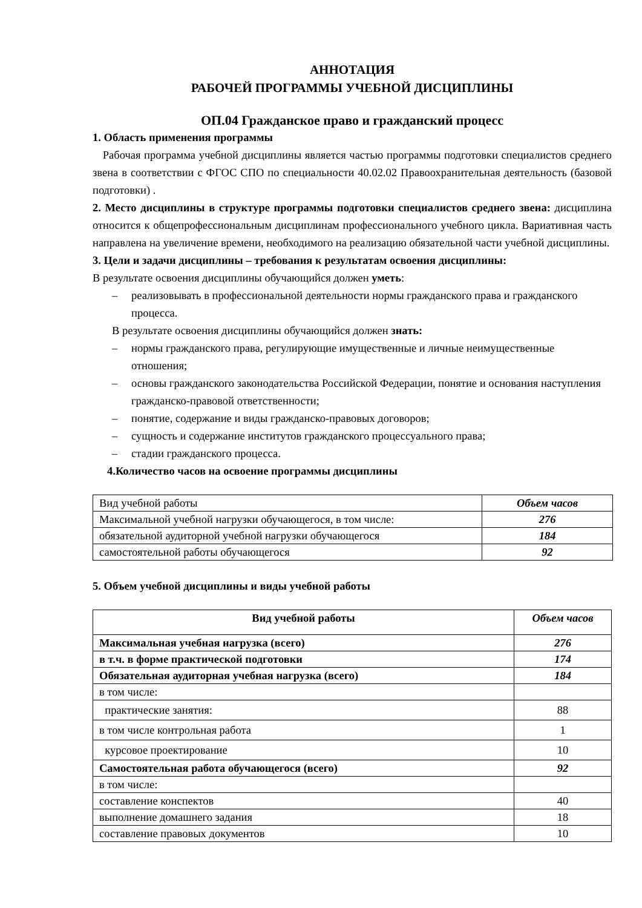АННОТАЦИЯ
РАБОЧЕЙ ПРОГРАММЫ УЧЕБНОЙ ДИСЦИПЛИНЫ
ОП.04 Гражданское право и гражданский процесс
1. Область применения программы
Рабочая программа учебной дисциплины является частью программы подготовки специалистов среднего звена в соответствии с ФГОС СПО по специальности 40.02.02 Правоохранительная деятельность (базовой подготовки) .
2. Место дисциплины в структуре программы подготовки специалистов среднего звена: дисциплина относится к общепрофессиональным дисциплинам профессионального учебного цикла. Вариативная часть направлена на увеличение времени, необходимого на реализацию обязательной части учебной дисциплины.
3. Цели и задачи дисциплины – требования к результатам освоения дисциплины:
В результате освоения дисциплины обучающийся должен уметь:
– реализовывать в профессиональной деятельности нормы гражданского права и гражданского процесса.
В результате освоения дисциплины обучающийся должен знать:
– нормы гражданского права, регулирующие имущественные и личные неимущественные отношения;
– основы гражданского законодательства Российской Федерации, понятие и основания наступления гражданско-правовой ответственности;
– понятие, содержание и виды гражданско-правовых договоров;
– сущность и содержание институтов гражданского процессуального права;
– стадии гражданского процесса.
4.Количество часов на освоение программы дисциплины
| Вид учебной работы | Объем часов |
| Максимальной учебной нагрузки обучающегося, в том числе: | 276 |
| обязательной аудиторной учебной нагрузки обучающегося | 184 |
| самостоятельной работы обучающегося | 92 |
5. Объем учебной дисциплины и виды учебной работы
| Вид учебной работы | Объем часов |
| --- | --- |
| Максимальная учебная нагрузка (всего) | 276 |
| в т.ч. в форме практической подготовки | 174 |
| Обязательная аудиторная учебная нагрузка (всего) | 184 |
| в том числе: | |
| практические занятия: | 88 |
| в том числе контрольная работа | 1 |
| курсовое проектирование | 10 |
| Самостоятельная работа обучающегося (всего) | 92 |
| в том числе: | |
| составление конспектов | 40 |
| выполнение домашнего задания | 18 |
| составление правовых документов | 10 |